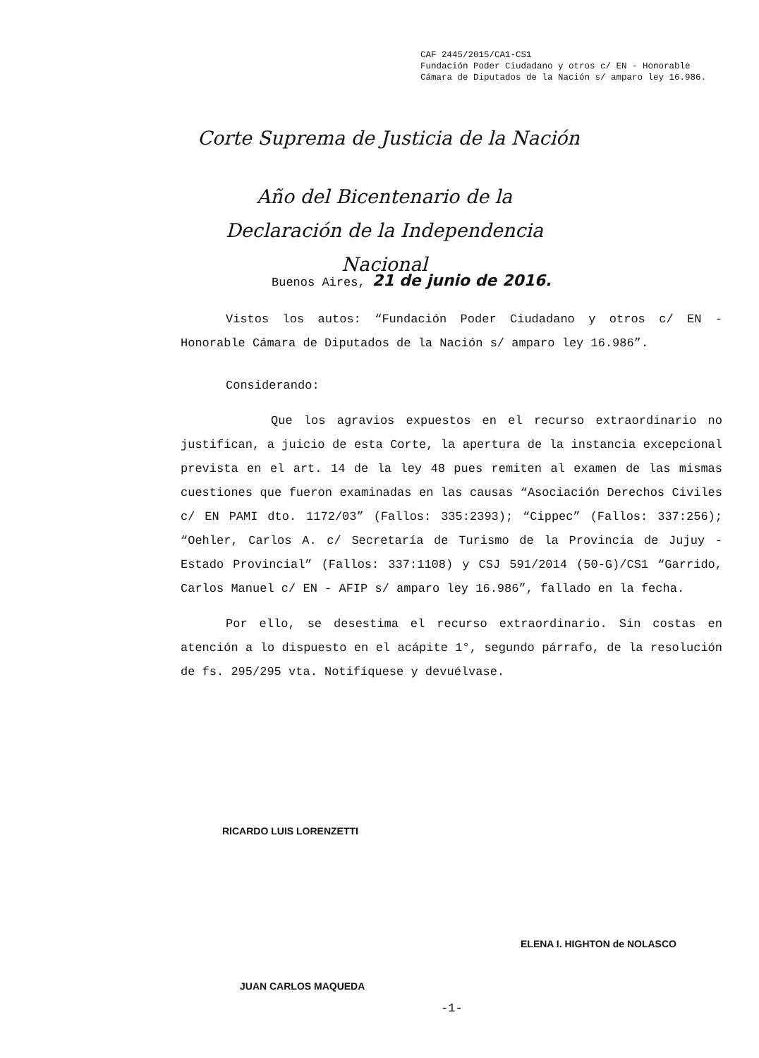CAF 2445/2015/CA1-CS1
Fundación Poder Ciudadano y otros c/ EN - Honorable Cámara de Diputados de la Nación s/ amparo ley 16.986.
Corte Suprema de Justicia de la Nación
Año del Bicentenario de la Declaración de la Independencia Nacional
Buenos Aires, 21 de junio de 2016.
Vistos los autos: “Fundación Poder Ciudadano y otros c/ EN - Honorable Cámara de Diputados de la Nación s/ amparo ley 16.986”.
Considerando:
Que los agravios expuestos en el recurso extraordinario no justifican, a juicio de esta Corte, la apertura de la instancia excepcional prevista en el art. 14 de la ley 48 pues remiten al examen de las mismas cuestiones que fueron examinadas en las causas “Asociación Derechos Civiles c/ EN PAMI dto. 1172/03” (Fallos: 335:2393); “Cippec” (Fallos: 337:256); “Oehler, Carlos A. c/ Secretaría de Turismo de la Provincia de Jujuy - Estado Provincial” (Fallos: 337:1108) y CSJ 591/2014 (50-G)/CS1 “Garrido, Carlos Manuel c/ EN - AFIP s/ amparo ley 16.986”, fallado en la fecha.
Por ello, se desestima el recurso extraordinario. Sin costas en atención a lo dispuesto en el acápite 1°, segundo párrafo, de la resolución de fs. 295/295 vta. Notifíquese y devuélvase.
RICARDO LUIS LORENZETTI
ELENA I. HIGHTON de NOLASCO
JUAN CARLOS MAQUEDA
-1-